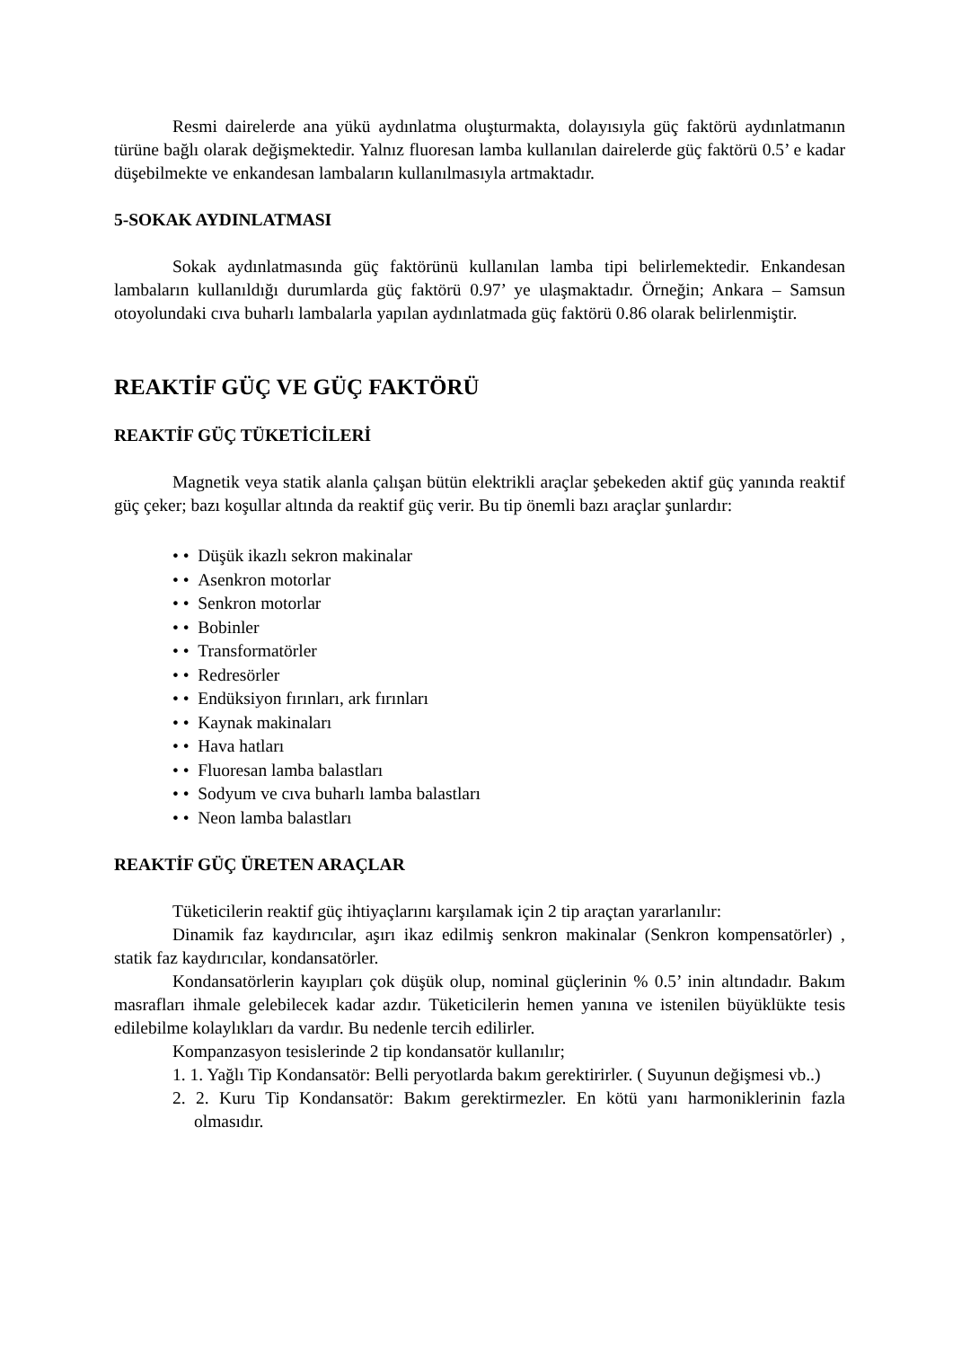Resmi dairelerde ana yükü aydınlatma oluşturmakta, dolayısıyla güç faktörü aydınlatmanın türüne bağlı olarak değişmektedir. Yalnız fluoresan lamba kullanılan dairelerde güç faktörü 0.5’ e kadar düşebilmekte ve enkandesan lambaların kullanılmasıyla artmaktadır.
5-SOKAK AYDINLATMASI
Sokak aydınlatmasında güç faktörünü kullanılan lamba tipi belirlemektedir. Enkandesan lambaların kullanıldığı durumlarda güç faktörü 0.97’ ye ulaşmaktadır. Örneğin; Ankara – Samsun otoyolundaki cıva buharlı lambalarla yapılan aydınlatmada güç faktörü 0.86 olarak belirlenmiştir.
REAKTİF GÜÇ VE GÜÇ FAKTÖRÜ
REAKTİF GÜÇ TÜKETİCİLERİ
Magnetik veya statik alanla çalışan bütün elektrikli araçlar şebekeden aktif güç yanında reaktif güç çeker; bazı koşullar altında da reaktif güç verir. Bu tip önemli bazı araçlar şunlardır:
• • Düşük ikazlı sekron makinalar
• • Asenkron motorlar
• • Senkron motorlar
• • Bobinler
• • Transformatörler
• • Redresörler
• • Endüksiyon fırınları, ark fırınları
• • Kaynak makinaları
• • Hava hatları
• • Fluoresan lamba balastları
• • Sodyum ve cıva buharlı lamba balastları
• • Neon lamba balastları
REAKTİF GÜÇ ÜRETEN ARAÇLAR
Tüketicilerin reaktif güç ihtiyaçlarını karşılamak için 2 tip araçtan yararlanılır:
Dinamik faz kaydırıcılar, aşırı ikaz edilmiş senkron makinalar (Senkron kompensatörler) , statik faz kaydırıcılar, kondansatörler.
Kondansatörlerin kayıpları çok düşük olup, nominal güçlerinin % 0.5’ inin altındadır. Bakım masrafları ihmale gelebilecek kadar azdır. Tüketicilerin hemen yanına ve istenilen büyüklükte tesis edilebilme kolaylıkları da vardır. Bu nedenle tercih edilirler.
Kompanzasyon tesislerinde 2 tip kondansatör kullanılır;
1. 1. Yağlı Tip Kondansatör: Belli peryotlarda bakım gerektirirler. ( Suyunun değişmesi vb..)
2. 2. Kuru Tip Kondansatör: Bakım gerektirmezler. En kötü yanı harmoniklerinin fazla olmasıdır.